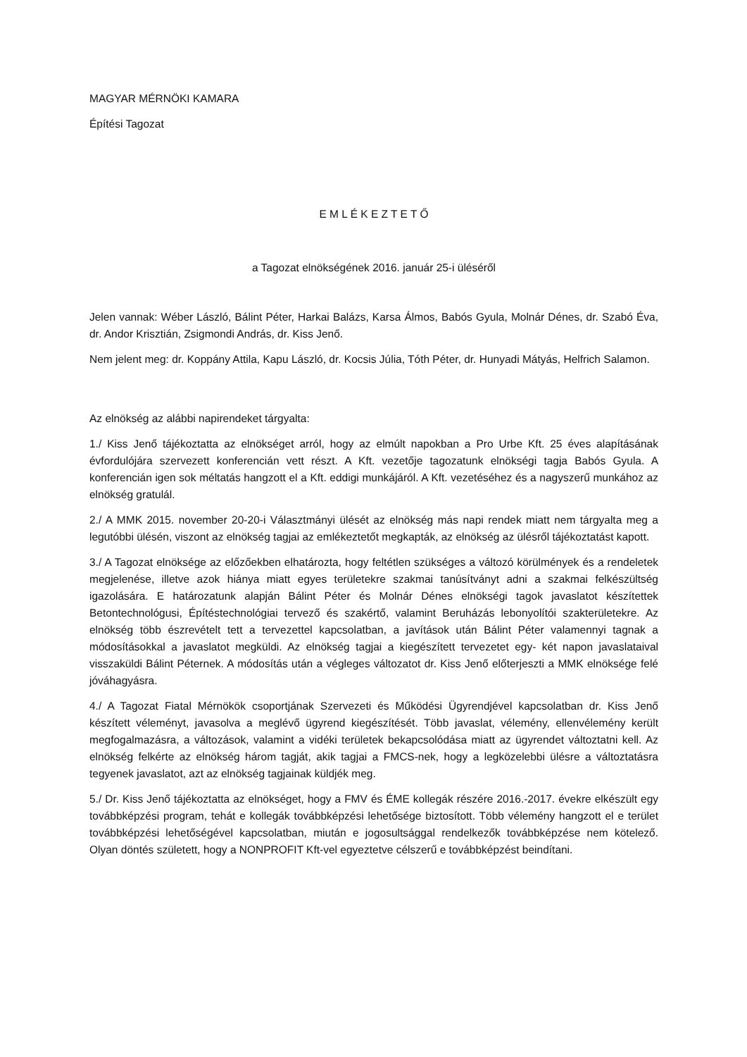MAGYAR MÉRNÖKI KAMARA
Építési Tagozat
E M L É K E Z T E T Ő
a Tagozat elnökségének 2016. január 25-i üléséről
Jelen vannak: Wéber László, Bálint Péter, Harkai Balázs, Karsa Álmos, Babós Gyula, Molnár Dénes, dr. Szabó Éva, dr. Andor Krisztián, Zsigmondi András, dr. Kiss Jenő.
Nem jelent meg: dr. Koppány Attila, Kapu László, dr. Kocsis Júlia, Tóth Péter, dr. Hunyadi Mátyás, Helfrich Salamon.
Az elnökség az alábbi napirendeket tárgyalta:
1./ Kiss Jenő tájékoztatta az elnökséget arról, hogy az elmúlt napokban a Pro Urbe Kft. 25 éves alapításának évfordulójára szervezett konferencián vett részt. A Kft. vezetője tagozatunk elnökségi tagja Babós Gyula. A konferencián igen sok méltatás hangzott el a Kft. eddigi munkájáról. A Kft. vezetéséhez és a nagyszerű munkához az elnökség gratulál.
2./ A MMK 2015. november 20-20-i Választmányi ülését az elnökség más napi rendek miatt nem tárgyalta meg a legutóbbi ülésén, viszont az elnökség tagjai az emlékeztetőt megkapták, az elnökség az ülésről tájékoztatást kapott.
3./ A Tagozat elnöksége az előzőekben elhatározta, hogy feltétlen szükséges a változó körülmények és a rendeletek megjelenése, illetve azok hiánya miatt egyes területekre szakmai tanúsítványt adni a szakmai felkészültség igazolására. E határozatunk alapján Bálint Péter és Molnár Dénes elnökségi tagok javaslatot készítettek Betontechnológusi, Építéstechnológiai tervező és szakértő, valamint Beruházás lebonyolítói szakterületekre. Az elnökség több észrevételt tett a tervezettel kapcsolatban, a javítások után Bálint Péter valamennyi tagnak a módosításokkal a javaslatot megküldi. Az elnökség tagjai a kiegészített tervezetet egy- két napon javaslataival visszaküldi Bálint Péternek. A módosítás után a végleges változatot dr. Kiss Jenő előterjeszti a MMK elnöksége felé jóváhagyásra.
4./ A Tagozat Fiatal Mérnökök csoportjának Szervezeti és Működési Ügyrendjével kapcsolatban dr. Kiss Jenő készített véleményt, javasolva a meglévő ügyrend kiegészítését. Több javaslat, vélemény, ellenvélemény került megfogalmazásra, a változások, valamint a vidéki területek bekapcsolódása miatt az ügyrendet változtatni kell. Az elnökség felkérte az elnökség három tagját, akik tagjai a FMCS-nek, hogy a legközelebbi ülésre a változtatásra tegyenek javaslatot, azt az elnökség tagjainak küldjék meg.
5./ Dr. Kiss Jenő tájékoztatta az elnökséget, hogy a FMV és ÉME kollegák részére 2016.-2017. évekre elkészült egy továbbképzési program, tehát e kollegák továbbképzési lehetősége biztosított. Több vélemény hangzott el e terület továbbképzési lehetőségével kapcsolatban, miután e jogosultsággal rendelkezők továbbképzése nem kötelező. Olyan döntés született, hogy a NONPROFIT Kft-vel egyeztetve célszerű e továbbképzést beindítani.